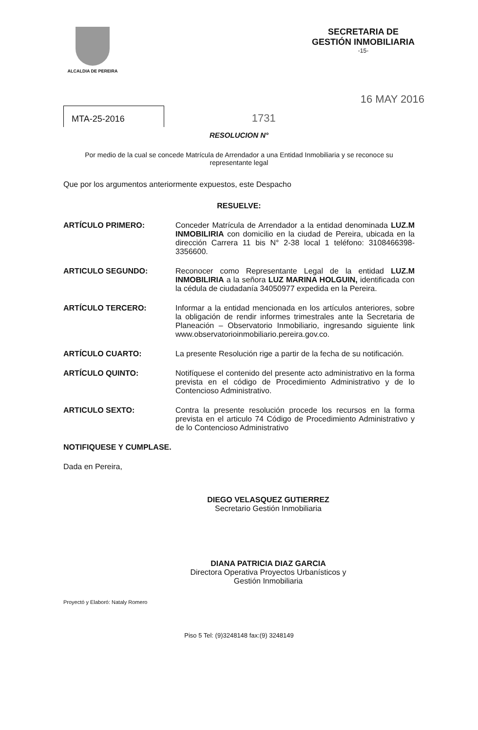ALCALDIA DE PEREIRA
SECRETARIA DE
GESTIÓN INMOBILIARIA
-15-
16 MAY 2016
MTA-25-2016 1731
RESOLUCION N°
Por medio de la cual se concede Matrícula de Arrendador a una Entidad Inmobiliaria y se reconoce su representante legal
Que por los argumentos anteriormente expuestos, este Despacho
RESUELVE:
ARTÍCULO PRIMERO: Conceder Matrícula de Arrendador a la entidad denominada LUZ.M INMOBILIRIA con domicilio en la ciudad de Pereira, ubicada en la dirección Carrera 11 bis N° 2-38 local 1 teléfono: 3108466398-3356600.
ARTICULO SEGUNDO: Reconocer como Representante Legal de la entidad LUZ.M INMOBILIRIA a la señora LUZ MARINA HOLGUIN, identificada con la cédula de ciudadanía 34050977 expedida en la Pereira.
ARTÍCULO TERCERO: Informar a la entidad mencionada en los artículos anteriores, sobre la obligación de rendir informes trimestrales ante la Secretaria de Planeación – Observatorio Inmobiliario, ingresando siguiente link www.observatorioinmobiliario.pereira.gov.co.
ARTÍCULO CUARTO: La presente Resolución rige a partir de la fecha de su notificación.
ARTÍCULO QUINTO: Notifíquese el contenido del presente acto administrativo en la forma prevista en el código de Procedimiento Administrativo y de lo Contencioso Administrativo.
ARTICULO SEXTO: Contra la presente resolución procede los recursos en la forma prevista en el articulo 74 Código de Procedimiento Administrativo y de lo Contencioso Administrativo
NOTIFIQUESE Y CUMPLASE.
Dada en Pereira,
DIEGO VELASQUEZ GUTIERREZ
Secretario Gestión Inmobiliaria
DIANA PATRICIA DIAZ GARCIA
Directora Operativa Proyectos Urbanísticos y
Gestión Inmobiliaria
Proyectó y Elaboró: Nataly Romero
Piso 5 Tel: (9)3248148 fax:(9) 3248149